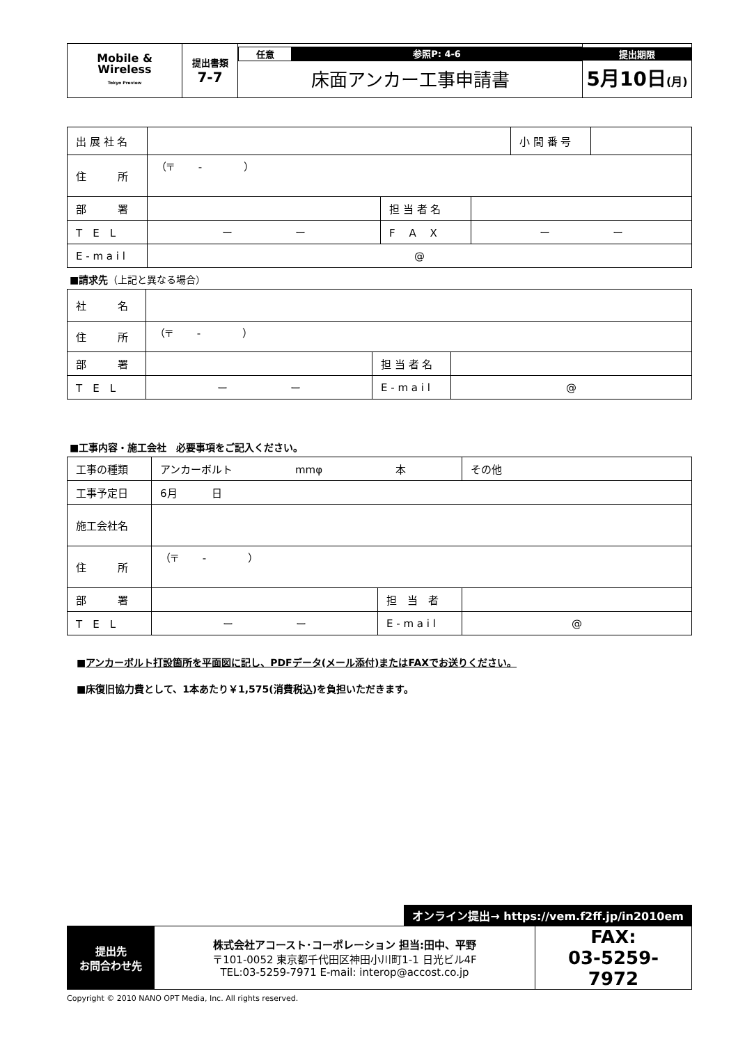| Mobile & Wireless Tokyo Preview | 提出書類 7-7 | 任意 参照P: 4-6 床面アンカー工事申請書 | 提出期限 5月10日 (月) |
| 出 展 社 名 | | | | 小 間 番 号 | |
| 住 所 | （〒 - ） | | | | |
| 部 署 | | 担 当 者 名 | | | |
| T E L | ー ー | F A X | ー ー | | |
| E - m a i l | @ | | | | |
■請求先（上記と異なる場合）
| 社 名 | | | |
| 住 所 | （〒 - ） | | |
| 部 署 | | 担 当 者 名 | |
| T E L | ー ー | E - m a i l | @ |
■工事内容・施工会社　必要事項をご記入ください。
| 工事の種類 | アンカーボルト mmφ 本 | | その他 |
| 工事予定日 | 6月 日 | | |
| 施工会社名 | | | |
| 住 所 | （〒 - ） | | |
| 部 署 | | 担 当 者 | |
| T E L | ー ー | E - m a i l | @ |
■アンカーボルト打設箇所を平面図に記し、PDFデータ(メール添付)またはFAXでお送りください。
■床復旧協力費として、1本あたり￥1,575(消費税込)を負担いただきます。
オンライン提出→ https://vem.f2ff.jp/in2010em
| 提出先 お問合わせ先 | 株式会社アコースト･コーポレーション 担当:田中、平野 〒101-0052 東京都千代田区神田小川町1-1 日光ビル4F TEL:03-5259-7971 E-mail: interop@accost.co.jp | FAX: 03-5259-7972 |
Copyright © 2010 NANO OPT Media, Inc. All rights reserved.